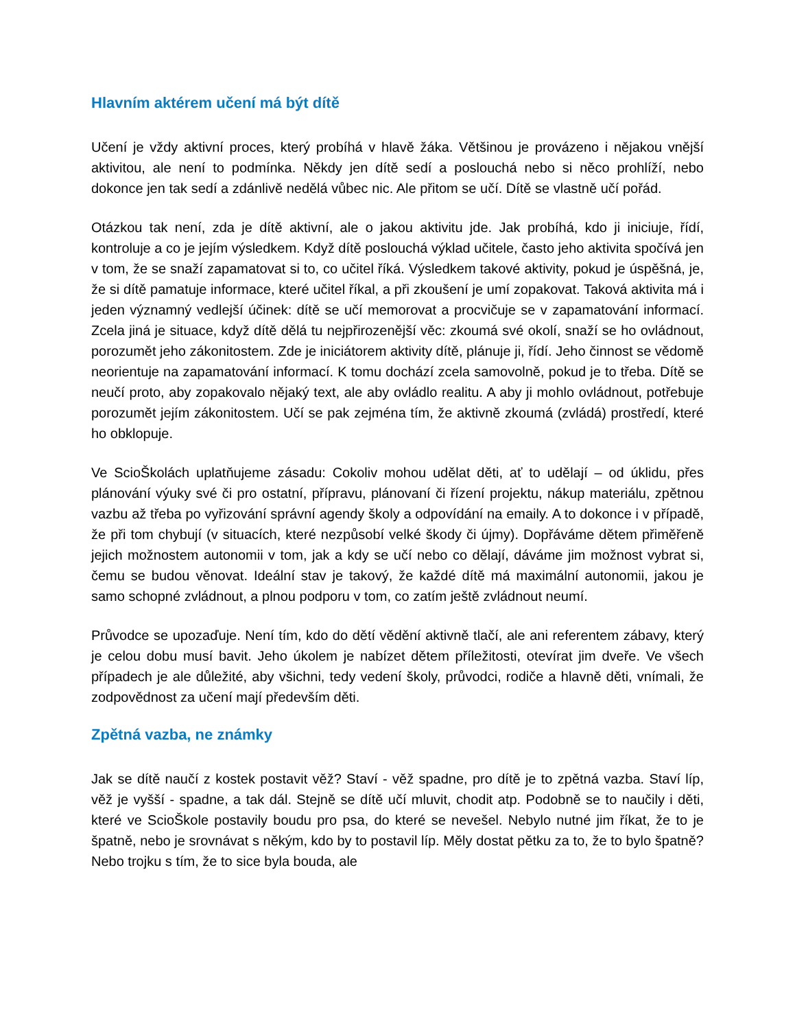Hlavním aktérem učení má být dítě
Učení je vždy aktivní proces, který probíhá v hlavě žáka. Většinou je provázeno i nějakou vnější aktivitou, ale není to podmínka. Někdy jen dítě sedí a poslouchá nebo si něco prohlíží, nebo dokonce jen tak sedí a zdánlivě nedělá vůbec nic. Ale přitom se učí. Dítě se vlastně učí pořád.
Otázkou tak není, zda je dítě aktivní, ale o jakou aktivitu jde. Jak probíhá, kdo ji iniciuje, řídí, kontroluje a co je jejím výsledkem. Když dítě poslouchá výklad učitele, často jeho aktivita spočívá jen v tom, že se snaží zapamatovat si to, co učitel říká. Výsledkem takové aktivity, pokud je úspěšná, je, že si dítě pamatuje informace, které učitel říkal, a při zkoušení je umí zopakovat. Taková aktivita má i jeden významný vedlejší účinek: dítě se učí memorovat a procvičuje se v zapamatování informací. Zcela jiná je situace, když dítě dělá tu nejpřirozenější věc: zkoumá své okolí, snaží se ho ovládnout, porozumět jeho zákonitostem. Zde je iniciátorem aktivity dítě, plánuje ji, řídí. Jeho činnost se vědomě neorientuje na zapamatování informací. K tomu dochází zcela samovolně, pokud je to třeba. Dítě se neučí proto, aby zopakovalo nějaký text, ale aby ovládlo realitu. A aby ji mohlo ovládnout, potřebuje porozumět jejím zákonitostem. Učí se pak zejména tím, že aktivně zkoumá (zvládá) prostředí, které ho obklopuje.
Ve ScioŠkolách uplatňujeme zásadu: Cokoliv mohou udělat děti, ať to udělají – od úklidu, přes plánování výuky své či pro ostatní, přípravu, plánovaní či řízení projektu, nákup materiálu, zpětnou vazbu až třeba po vyřizování správní agendy školy a odpovídání na emaily. A to dokonce i v případě, že při tom chybují (v situacích, které nezpůsobí velké škody či újmy). Dopřáváme dětem přiměřeně jejich možnostem autonomii v tom, jak a kdy se učí nebo co dělají, dáváme jim možnost vybrat si, čemu se budou věnovat. Ideální stav je takový, že každé dítě má maximální autonomii, jakou je samo schopné zvládnout, a plnou podporu v tom, co zatím ještě zvládnout neumí.
Průvodce se upozaďuje. Není tím, kdo do dětí vědění aktivně tlačí, ale ani referentem zábavy, který je celou dobu musí bavit. Jeho úkolem je nabízet dětem příležitosti, otevírat jim dveře. Ve všech případech je ale důležité, aby všichni, tedy vedení školy, průvodci, rodiče a hlavně děti, vnímali, že zodpovědnost za učení mají především děti.
Zpětná vazba, ne známky
Jak se dítě naučí z kostek postavit věž? Staví - věž spadne, pro dítě je to zpětná vazba. Staví líp, věž je vyšší - spadne, a tak dál. Stejně se dítě učí mluvit, chodit atp. Podobně se to naučily i děti, které ve ScioŠkole postavily boudu pro psa, do které se nevešel. Nebylo nutné jim říkat, že to je špatně, nebo je srovnávat s někým, kdo by to postavil líp. Měly dostat pětku za to, že to bylo špatně? Nebo trojku s tím, že to sice byla bouda, ale